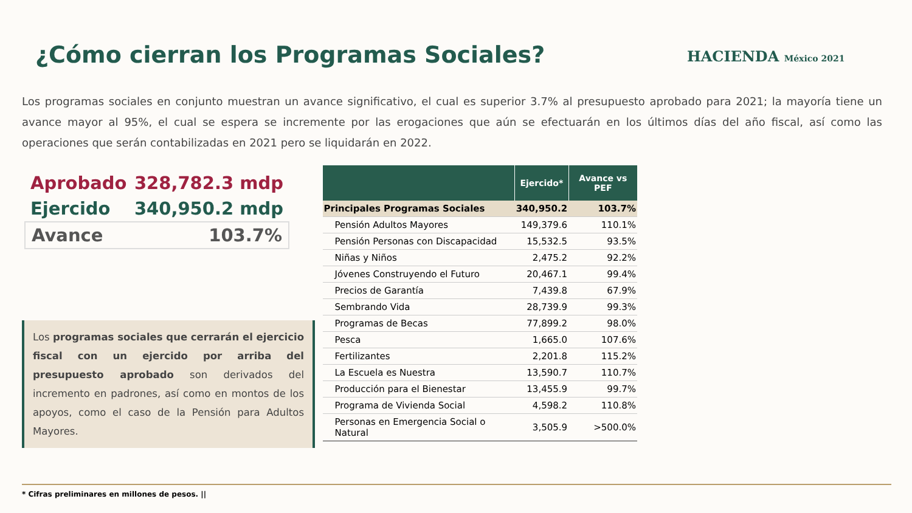¿Cómo cierran los Programas Sociales?
HACIENDA México 2021
Los programas sociales en conjunto muestran un avance significativo, el cual es superior 3.7% al presupuesto aprobado para 2021; la mayoría tiene un avance mayor al 95%, el cual se espera se incremente por las erogaciones que aún se efectuarán en los últimos días del año fiscal, así como las operaciones que serán contabilizadas en 2021 pero se liquidarán en 2022.
Aprobado 328,782.3 mdp
Ejercido 340,950.2 mdp
Avance 103.7%
Los programas sociales que cerrarán el ejercicio fiscal con un ejercido por arriba del presupuesto aprobado son derivados del incremento en padrones, así como en montos de los apoyos, como el caso de la Pensión para Adultos Mayores.
| | Ejercido* | Avance vs PEF |
| --- | --- | --- |
| Principales Programas Sociales | 340,950.2 | 103.7% |
| Pensión Adultos Mayores | 149,379.6 | 110.1% |
| Pensión Personas con Discapacidad | 15,532.5 | 93.5% |
| Niñas y Niños | 2,475.2 | 92.2% |
| Jóvenes Construyendo el Futuro | 20,467.1 | 99.4% |
| Precios de Garantía | 7,439.8 | 67.9% |
| Sembrando Vida | 28,739.9 | 99.3% |
| Programas de Becas | 77,899.2 | 98.0% |
| Pesca | 1,665.0 | 107.6% |
| Fertilizantes | 2,201.8 | 115.2% |
| La Escuela es Nuestra | 13,590.7 | 110.7% |
| Producción para el Bienestar | 13,455.9 | 99.7% |
| Programa de Vivienda Social | 4,598.2 | 110.8% |
| Personas en Emergencia Social o Natural | 3,505.9 | >500.0% |
* Cifras preliminares en millones de pesos. ||